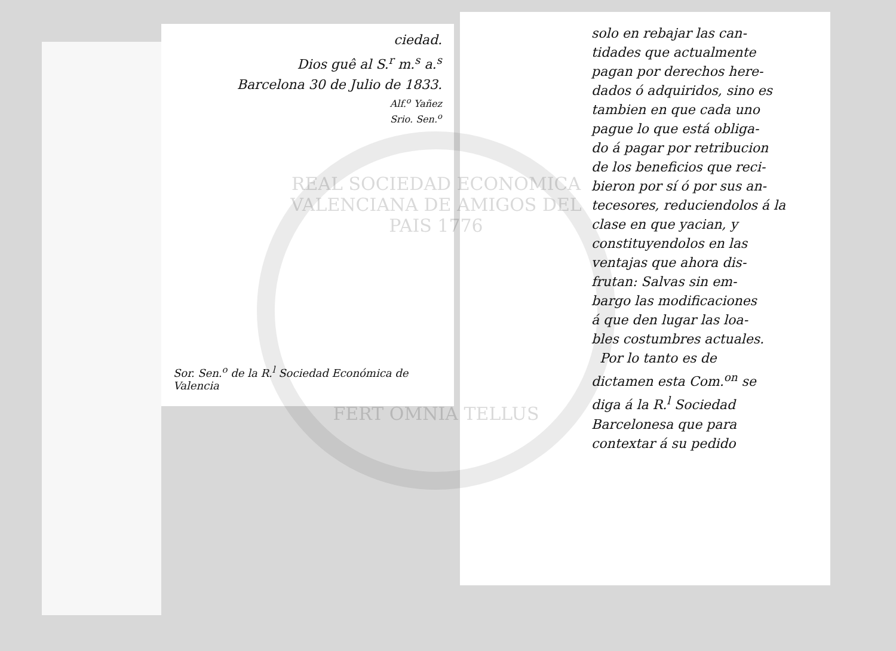ciedad.
Dios guê al S.<sup>r</sup> m.<sup>s</sup> a.<sup>s</sup>
Barcelona 30 de Julio de 1833.
Alf.<sup>o</sup> Yañez
Srio. Sen.<sup>o</sup>
Sor. Sen.<sup>o</sup> de la R.<sup>l</sup> Sociedad Económica de Valencia
solo en rebajar las can-
tidades que actualmente
pagan por derechos here-
dados ó adquiridos, sino es
tambien en que cada uno
pague lo que está obliga-
do á pagar por retribucion
de los beneficios que reci-
bieron por sí ó por sus an-
tecesores, reduciendolos á la
clase en que yacian, y
constituyendolos en las
ventajas que ahora dis-
frutan: Salvas sin em-
bargo las modificaciones
á que den lugar las loa-
bles costumbres actuales.
Por lo tanto es de
dictamen esta Com.<sup>on</sup> se
diga á la R.<sup>l</sup> Sociedad
Barcelonesa que para
contextar á su pedido
REAL SOCIEDAD ECONOMICA VALENCIANA DE AMIGOS DEL PAIS 1776
FERT OMNIA TELLUS